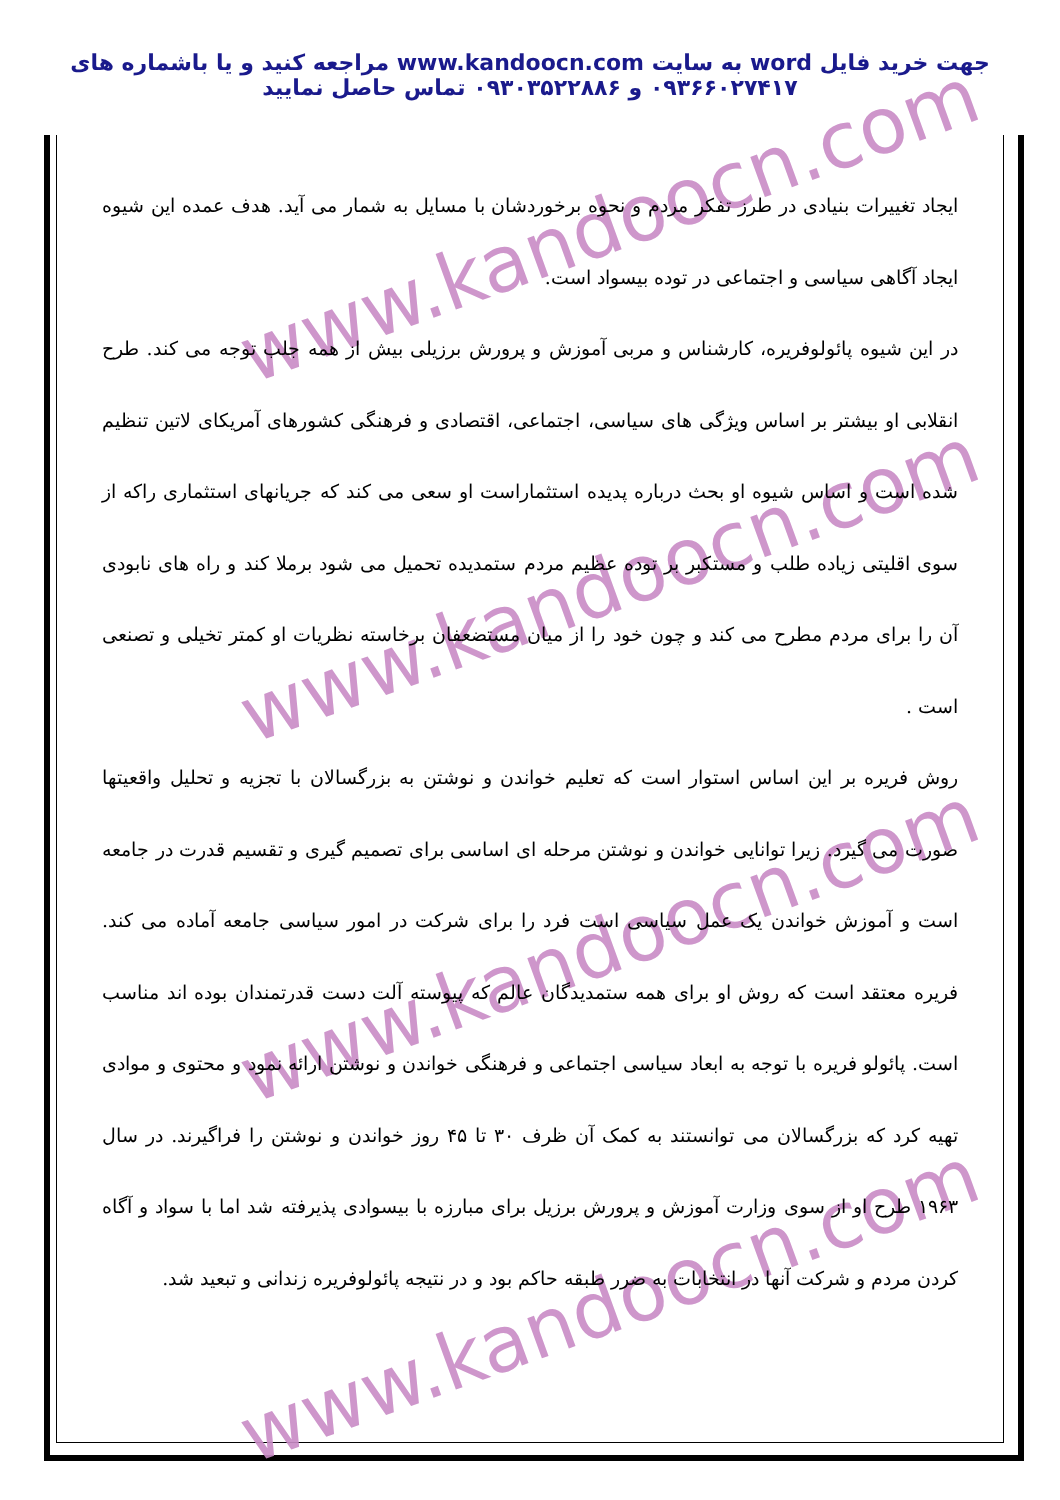جهت خرید فایل word به سایت www.kandoocn.com مراجعه کنید و یا باشماره های ۰۹۳۶۶۰۲۷۴۱۷ و ۰۹۳۰۳۵۲۲۸۸۶ تماس حاصل نمایید
www.kandoocn.com
www.kandoocn.com
www.kandoocn.com
www.kandoocn.com
ایجاد تغییرات بنیادی در طرز تفکر مردم و نحوه برخوردشان با مسایل به شمار می آید. هدف عمده این شیوه ایجاد آگاهی سیاسی و اجتماعی در توده بیسواد است.
در این شیوه پائولوفریره، کارشناس و مربی آموزش و پرورش برزیلی بیش از همه جلب توجه می کند. طرح انقلابی او بیشتر بر اساس ویژگی های سیاسی، اجتماعی، اقتصادی و فرهنگی کشورهای آمریکای لاتین تنظیم شده است و اساس شیوه او بحث درباره پدیده استثماراست او سعی می کند که جریانهای استثماری راکه از سوی اقلیتی زیاده طلب و مستکبر بر توده عظیم مردم ستمدیده تحمیل می شود برملا کند و راه های نابودی آن را برای مردم مطرح می کند و چون خود را از میان مستضعفان برخاسته نظریات او کمتر تخیلی و تصنعی است .
روش فریره بر این اساس استوار است که تعلیم خواندن و نوشتن به بزرگسالان با تجزیه و تحلیل واقعیتها صورت می گیرد. زیرا توانایی خواندن و نوشتن مرحله ای اساسی برای تصمیم گیری و تقسیم قدرت در جامعه است و آموزش خواندن یک عمل سیاسی است فرد را برای شرکت در امور سیاسی جامعه آماده می کند. فریره معتقد است که روش او برای همه ستمدیدگان عالم که پیوسته آلت دست قدرتمندان بوده اند مناسب است. پائولو فریره با توجه به ابعاد سیاسی اجتماعی و فرهنگی خواندن و نوشتن ارائه نمود و محتوی و موادی تهیه کرد که بزرگسالان می توانستند به کمک آن ظرف ۳۰ تا ۴۵ روز خواندن و نوشتن را فراگیرند. در سال ۱۹۶۳ طرح او از سوی وزارت آموزش و پرورش برزیل برای مبارزه با بیسوادی پذیرفته شد اما با سواد و آگاه کردن مردم و شرکت آنها در انتخابات به ضرر طبقه حاکم بود و در نتیجه پائولوفریره زندانی و تبعید شد.